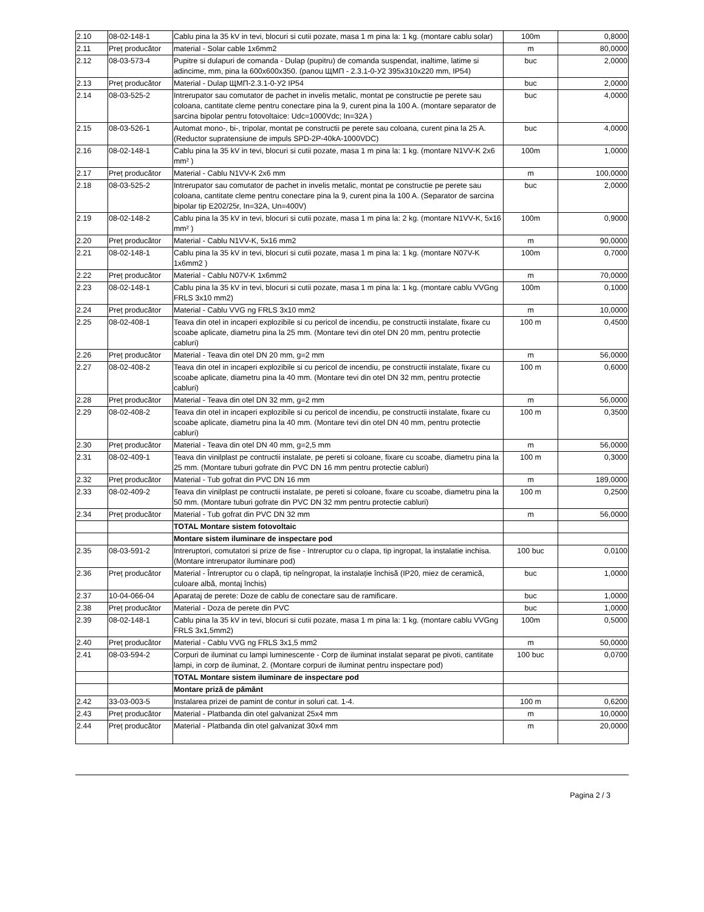| 2.10 | 08-02-148-1 | Cablu pina la 35 kV in tevi, blocuri si cutii pozate, masa 1 m pina la: 1 kg. (montare cablu solar) | 100m | 0,8000 |
| 2.11 | Preț producător | material - Solar cable 1x6mm2 | m | 80,0000 |
| 2.12 | 08-03-573-4 | Pupitre si dulapuri de comanda - Dulap (pupitru) de comanda suspendat, inaltime, latime si adincime, mm, pina la 600x600x350. (panou ЩМП - 2.3.1-0-У2 395x310x220 mm, IP54) | buc | 2,0000 |
| 2.13 | Preț producător | Material - Dulap ЩМП-2.3.1-0-У2 IP54 | buc | 2,0000 |
| 2.14 | 08-03-525-2 | Intrerupator sau comutator de pachet in invelis metalic, montat pe constructie pe perete sau coloana, cantitate cleme pentru conectare pina la 9, curent pina la 100 A. (montare separator de sarcina bipolar pentru fotovoltaice: Udc=1000Vdc; In=32A ) | buc | 4,0000 |
| 2.15 | 08-03-526-1 | Automat mono-, bi-, tripolar, montat pe constructii pe perete sau coloana, curent pina la 25 A. (Reductor supratensiune de impuls SPD-2P-40kA-1000VDC) | buc | 4,0000 |
| 2.16 | 08-02-148-1 | Cablu pina la 35 kV in tevi, blocuri si cutii pozate, masa 1 m pina la: 1 kg. (montare N1VV-K 2x6 mm² ) | 100m | 1,0000 |
| 2.17 | Preț producător | Material - Cablu N1VV-K 2x6 mm | m | 100,0000 |
| 2.18 | 08-03-525-2 | Intrerupator sau comutator de pachet in invelis metalic, montat pe constructie pe perete sau coloana, cantitate cleme pentru conectare pina la 9, curent pina la 100 A. (Separator de sarcina bipolar tip E202/25r, In=32A, Un=400V) | buc | 2,0000 |
| 2.19 | 08-02-148-2 | Cablu pina la 35 kV in tevi, blocuri si cutii pozate, masa 1 m pina la: 2 kg. (montare N1VV-K, 5x16 mm² ) | 100m | 0,9000 |
| 2.20 | Preț producător | Material - Cablu N1VV-K, 5x16 mm2 | m | 90,0000 |
| 2.21 | 08-02-148-1 | Cablu pina la 35 kV in tevi, blocuri si cutii pozate, masa 1 m pina la: 1 kg. (montare N07V-K 1x6mm2 ) | 100m | 0,7000 |
| 2.22 | Preț producător | Material - Cablu N07V-K 1x6mm2 | m | 70,0000 |
| 2.23 | 08-02-148-1 | Cablu pina la 35 kV in tevi, blocuri si cutii pozate, masa 1 m pina la: 1 kg. (montare cablu VVGng FRLS 3x10 mm2) | 100m | 0,1000 |
| 2.24 | Preț producător | Material - Cablu VVG ng FRLS 3x10 mm2 | m | 10,0000 |
| 2.25 | 08-02-408-1 | Teava din otel in incaperi explozibile si cu pericol de incendiu, pe constructii instalate, fixare cu scoabe aplicate, diametru pina la 25 mm. (Montare tevi din otel DN 20 mm, pentru protectie cabluri) | 100 m | 0,4500 |
| 2.26 | Preț producător | Material - Teava din otel DN 20 mm, g=2 mm | m | 56,0000 |
| 2.27 | 08-02-408-2 | Teava din otel in incaperi explozibile si cu pericol de incendiu, pe constructii instalate, fixare cu scoabe aplicate, diametru pina la 40 mm. (Montare tevi din otel DN 32 mm, pentru protectie cabluri) | 100 m | 0,6000 |
| 2.28 | Preț producător | Material - Teava din otel DN 32 mm, g=2 mm | m | 56,0000 |
| 2.29 | 08-02-408-2 | Teava din otel in incaperi explozibile si cu pericol de incendiu, pe constructii instalate, fixare cu scoabe aplicate, diametru pina la 40 mm. (Montare tevi din otel DN 40 mm, pentru protectie cabluri) | 100 m | 0,3500 |
| 2.30 | Preț producător | Material - Teava din otel DN 40 mm, g=2,5 mm | m | 56,0000 |
| 2.31 | 08-02-409-1 | Teava din vinilplast pe contructii instalate, pe pereti si coloane, fixare cu scoabe, diametru pina la 25 mm. (Montare tuburi gofrate din PVC DN 16 mm pentru protectie cabluri) | 100 m | 0,3000 |
| 2.32 | Preț producător | Material - Tub gofrat din PVC DN 16 mm | m | 189,0000 |
| 2.33 | 08-02-409-2 | Teava din vinilplast pe contructii instalate, pe pereti si coloane, fixare cu scoabe, diametru pina la 50 mm. (Montare tuburi gofrate din PVC DN 32 mm pentru protectie cabluri) | 100 m | 0,2500 |
| 2.34 | Preț producător | Material - Tub gofrat din PVC DN 32 mm | m | 56,0000 |
| | | TOTAL Montare sistem fotovoltaic | | |
| | | Montare sistem iluminare de inspectare pod | | |
| 2.35 | 08-03-591-2 | Intreruptori, comutatori si prize de fise - Intreruptor cu o clapa, tip ingropat, la instalatie inchisa. (Montare intrerupator iluminare pod) | 100 buc | 0,0100 |
| 2.36 | Preț producător | Material - Întreruptor cu o clapă, tip neîngropat, la instalație închisă (IP20, miez de ceramică, culoare albă, montaj închis) | buc | 1,0000 |
| 2.37 | 10-04-066-04 | Aparataj de perete: Doze de cablu de conectare sau de ramificare. | buc | 1,0000 |
| 2.38 | Preț producător | Material - Doza de perete din PVC | buc | 1,0000 |
| 2.39 | 08-02-148-1 | Cablu pina la 35 kV in tevi, blocuri si cutii pozate, masa 1 m pina la: 1 kg. (montare cablu VVGng FRLS 3x1,5mm2) | 100m | 0,5000 |
| 2.40 | Preț producător | Material - Cablu VVG ng FRLS 3x1,5 mm2 | m | 50,0000 |
| 2.41 | 08-03-594-2 | Corpuri de iluminat cu lampi luminescente - Corp de iluminat instalat separat pe pivoti, cantitate lampi, in corp de iluminat, 2. (Montare corpuri de iluminat pentru inspectare pod) | 100 buc | 0,0700 |
| | | TOTAL Montare sistem iluminare de inspectare pod | | |
| | | Montare priză de pământ | | |
| 2.42 | 33-03-003-5 | Instalarea prizei de pamint de contur in soluri cat. 1-4. | 100 m | 0,6200 |
| 2.43 | Preț producător | Material - Platbanda din otel galvanizat 25x4 mm | m | 10,0000 |
| 2.44 | Preț producător | Material - Platbanda din otel galvanizat 30x4 mm | m | 20,0000 |
Pagina 2 / 3